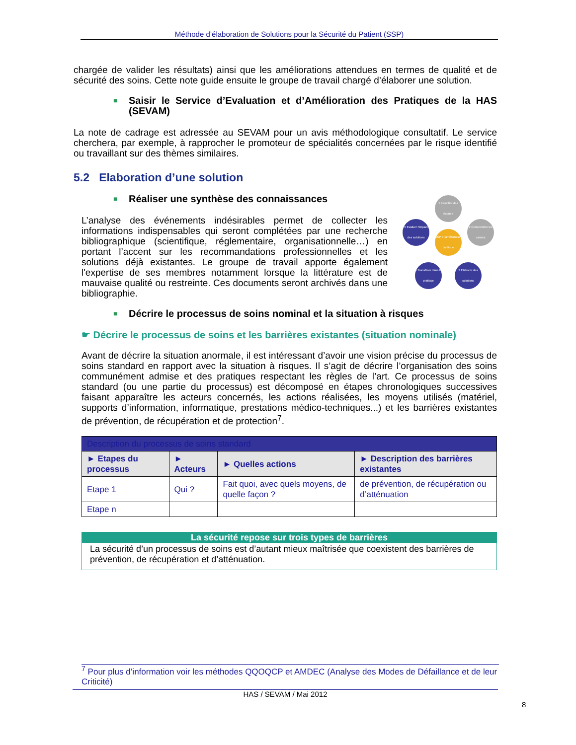Méthode d’élaboration de Solutions pour la Sécurité du Patient (SSP)
chargée de valider les résultats) ainsi que les améliorations attendues en termes de qualité et de sécurité des soins. Cette note guide ensuite le groupe de travail chargé d’élaborer une solution.
■ Saisir le Service d’Evaluation et d’Amélioration des Pratiques de la HAS (SEVAM)
La note de cadrage est adressée au SEVAM pour un avis méthodologique consultatif. Le service cherchera, par exemple, à rapprocher le promoteur de spécialités concernées par le risque identifié ou travaillant sur des thèmes similaires.
5.2 Elaboration d’une solution
■ Réaliser une synthèse des connaissances
1 Identifier des risques
2 Comprendre les causes
3 Elaborer des solutions
4 Transférer dans la pratique
5 Evaluer l'impact des solutions
SSP et amélioration continue
L’analyse des événements indésirables permet de collecter les informations indispensables qui seront complétées par une recherche bibliographique (scientifique, réglementaire, organisationnelle…) en portant l’accent sur les recommandations professionnelles et les solutions déjà existantes. Le groupe de travail apporte également l'expertise de ses membres notamment lorsque la littérature est de mauvaise qualité ou restreinte. Ces documents seront archivés dans une bibliographie.
■ Décrire le processus de soins nominal et la situation à risques
☛ Décrire le processus de soins et les barrières existantes (situation nominale)
Avant de décrire la situation anormale, il est intéressant d’avoir une vision précise du processus de soins standard en rapport avec la situation à risques. Il s’agit de décrire l’organisation des soins communément admise et des pratiques respectant les règles de l’art. Ce processus de soins standard (ou une partie du processus) est décomposé en étapes chronologiques successives faisant apparaître les acteurs concernés, les actions réalisées, les moyens utilisés (matériel, supports d’information, informatique, prestations médico-techniques...) et les barrières existantes de prévention, de récupération et de protection<sup>7</sup>.
| Description du processus de soins standard | | | |
| --- | --- | --- | --- |
| ► Etapes du processus | ► Acteurs | ► Quelles actions | ► Description des barrières existantes |
| Etape 1 | Qui ? | Fait quoi, avec quels moyens, de quelle façon ? | de prévention, de récupération ou d’atténuation |
| Etape n | | | |
La sécurité repose sur trois types de barrières
La sécurité d’un processus de soins est d’autant mieux maîtrisée que coexistent des barrières de prévention, de récupération et d’atténuation.
<sup>7</sup> Pour plus d’information voir les méthodes QQOQCP et AMDEC (Analyse des Modes de Défaillance et de leur Criticité)
HAS / SEVAM / Mai 2012
8